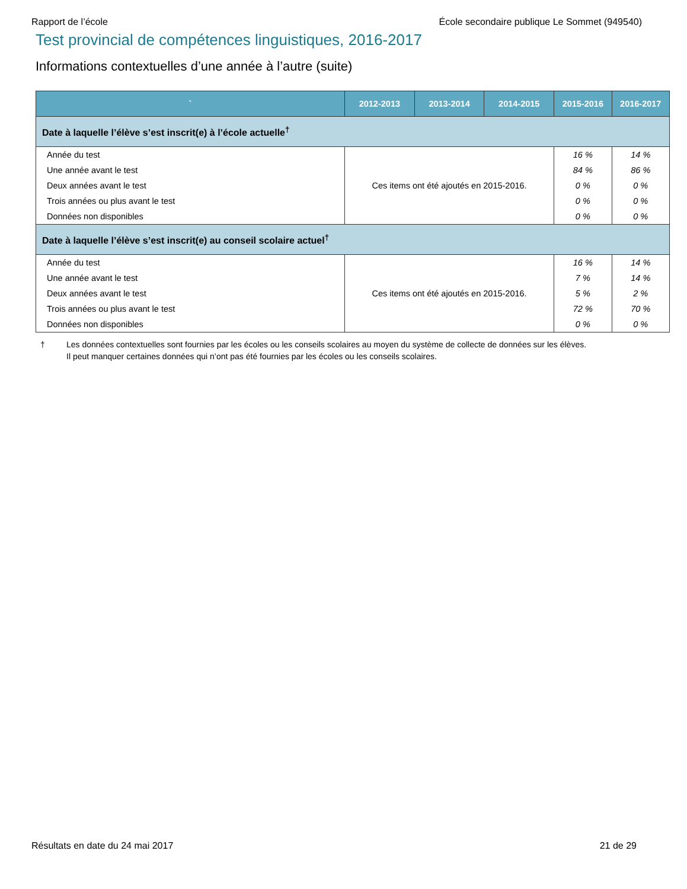Rapport de l’école École secondaire publique Le Sommet (949540)
Test provincial de compétences linguistiques, 2016-2017
Informations contextuelles d’une année à l’autre (suite)
| ` | 2012-2013 | 2013-2014 | 2014-2015 | 2015-2016 | 2016-2017 |
| --- | --- | --- | --- | --- | --- |
| Date à laquelle l’élève s’est inscrit(e) à l’école actuelle<sup>†</sup> | | | | | |
| Année du test | Ces items ont été ajoutés en 2015-2016. | | | 16 % | 14 % |
| Une année avant le test | | | | 84 % | 86 % |
| Deux années avant le test | | | | 0 % | 0 % |
| Trois années ou plus avant le test | | | | 0 % | 0 % |
| Données non disponibles | | | | 0 % | 0 % |
| Date à laquelle l’élève s’est inscrit(e) au conseil scolaire actuel<sup>†</sup> | | | | | |
| Année du test | Ces items ont été ajoutés en 2015-2016. | | | 16 % | 14 % |
| Une année avant le test | | | | 7 % | 14 % |
| Deux années avant le test | | | | 5 % | 2 % |
| Trois années ou plus avant le test | | | | 72 % | 70 % |
| Données non disponibles | | | | 0 % | 0 % |
† Les données contextuelles sont fournies par les écoles ou les conseils scolaires au moyen du système de collecte de données sur les élèves.
Il peut manquer certaines données qui n’ont pas été fournies par les écoles ou les conseils scolaires.
Résultats en date du 24 mai 2017 21 de 29